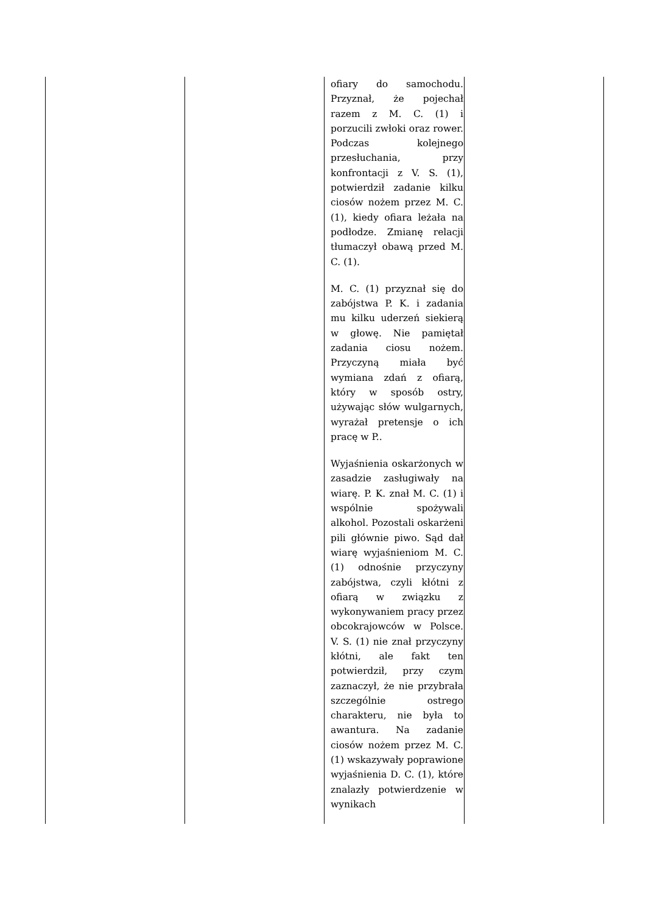| | | ofiary do samochodu. Przyznał, że pojechał razem z M. C. (1) i porzucili zwłoki oraz rower. Podczas kolejnego przesłuchania, przy konfrontacji z V. S. (1), potwierdził zadanie kilku ciosów nożem przez M. C. (1), kiedy ofiara leżała na podłodze. Zmianę relacji tłumaczył obawą przed M. C. (1). M. C. (1) przyznał się do zabójstwa P. K. i zadania mu kilku uderzeń siekierą w głowę. Nie pamiętał zadania ciosu nożem. Przyczyną miała być wymiana zdań z ofiarą, który w sposób ostry, używając słów wulgarnych, wyrażał pretensje o ich pracę w P.. Wyjaśnienia oskarżonych w zasadzie zasługiwały na wiarę. P. K. znał M. C. (1) i wspólnie spożywali alkohol. Pozostali oskarżeni pili głównie piwo. Sąd dał wiarę wyjaśnieniom M. C. (1) odnośnie przyczyny zabójstwa, czyli kłótni z ofiarą w związku z wykonywaniem pracy przez obcokrajowców w Polsce. V. S. (1) nie znał przyczyny kłótni, ale fakt ten potwierdził, przy czym zaznaczył, że nie przybrała szczególnie ostrego charakteru, nie była to awantura. Na zadanie ciosów nożem przez M. C. (1) wskazywały poprawione wyjaśnienia D. C. (1), które znalazły potwierdzenie w wynikach | |